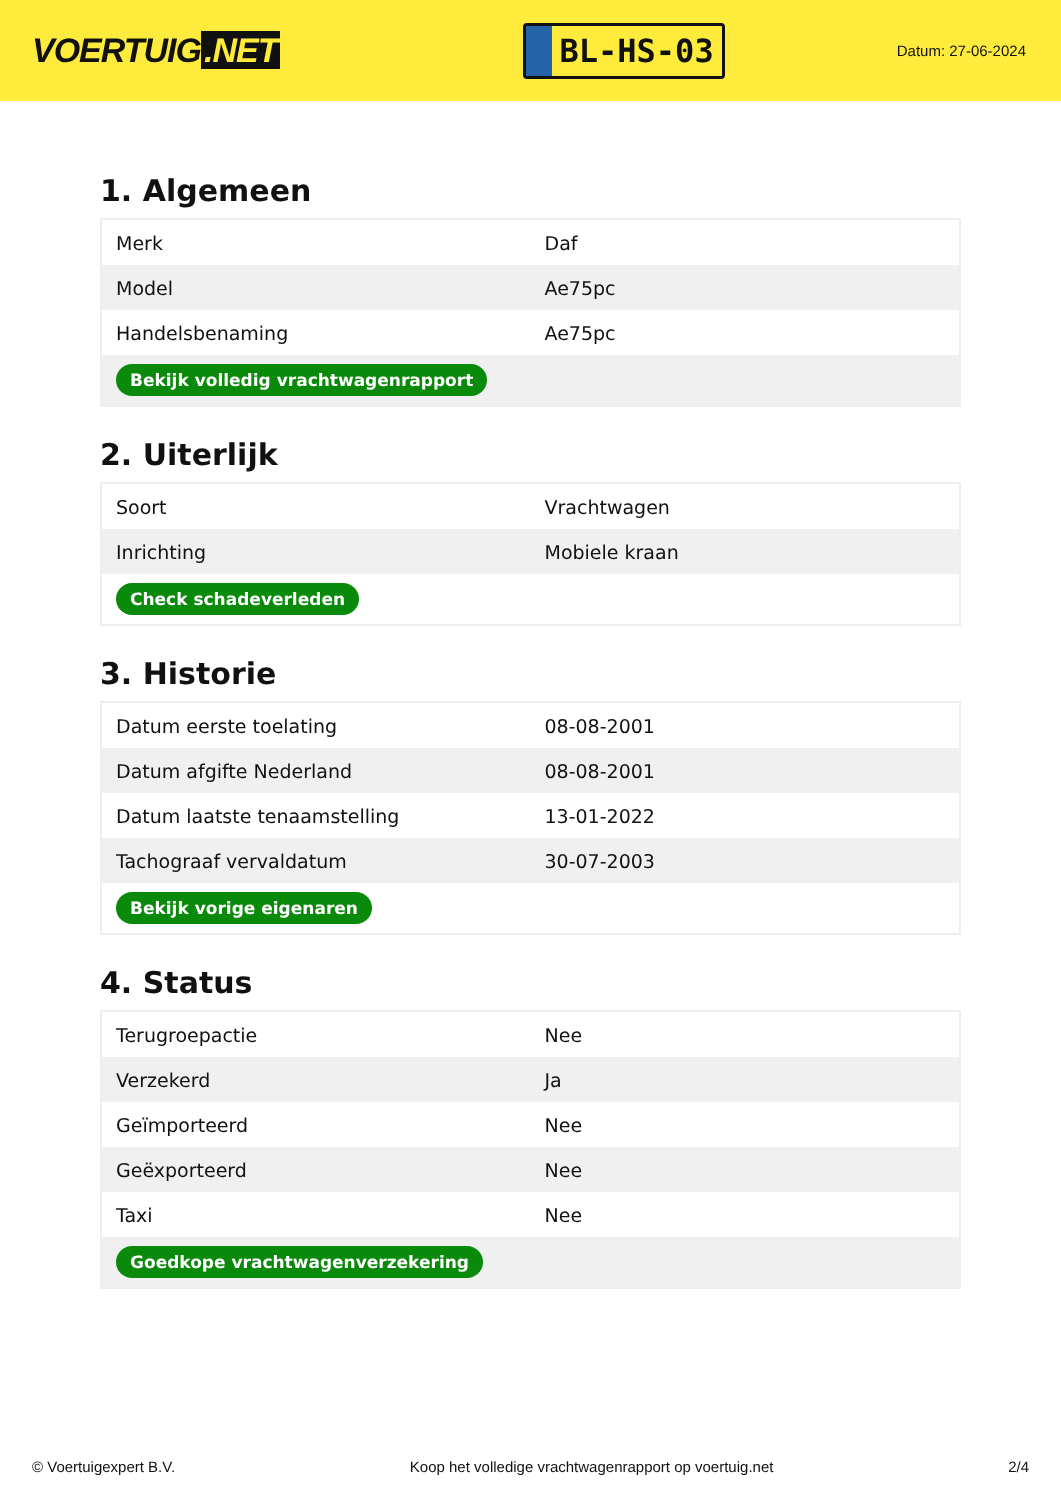VOERTUIG.NET
BL-HS-03
Datum: 27-06-2024
1. Algemeen
| Merk | Daf |
| Model | Ae75pc |
| Handelsbenaming | Ae75pc |
| Bekijk volledig vrachtwagenrapport | |
2. Uiterlijk
| Soort | Vrachtwagen |
| Inrichting | Mobiele kraan |
| Check schadeverleden | |
3. Historie
| Datum eerste toelating | 08-08-2001 |
| Datum afgifte Nederland | 08-08-2001 |
| Datum laatste tenaamstelling | 13-01-2022 |
| Tachograaf vervaldatum | 30-07-2003 |
| Bekijk vorige eigenaren | |
4. Status
| Terugroepactie | Nee |
| Verzekerd | Ja |
| Geïmporteerd | Nee |
| Geëxporteerd | Nee |
| Taxi | Nee |
| Goedkope vrachtwagenverzekering | |
© Voertuigexpert B.V. Koop het volledige vrachtwagenrapport op voertuig.net 2/4